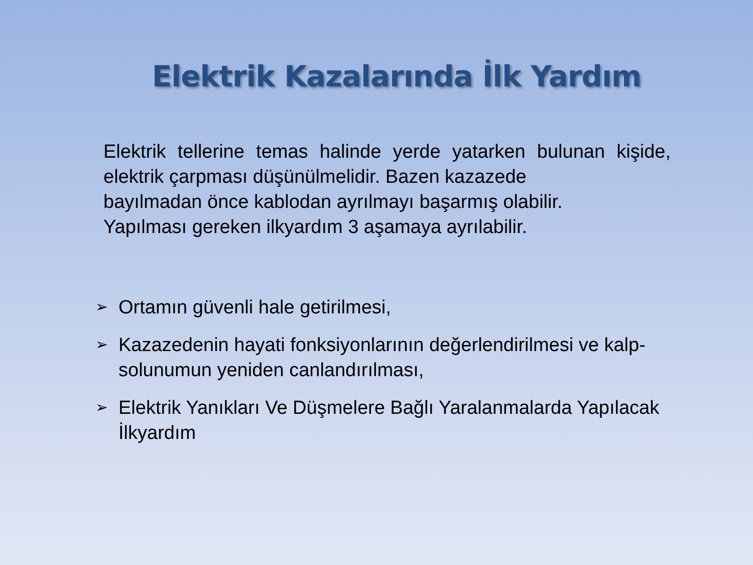Elektrik Kazalarında İlk Yardım
Elektrik tellerine temas halinde yerde yatarken bulunan kişide, elektrik çarpması düşünülmelidir. Bazen kazazede
bayılmadan önce kablodan ayrılmayı başarmış olabilir.
Yapılması gereken ilkyardım 3 aşamaya ayrılabilir.
➢ Ortamın güvenli hale getirilmesi,
➢ Kazazedenin hayati fonksiyonlarının değerlendirilmesi ve kalp-solunumun yeniden canlandırılması,
➢ Elektrik Yanıkları Ve Düşmelere Bağlı Yaralanmalarda Yapılacak İlkyardım